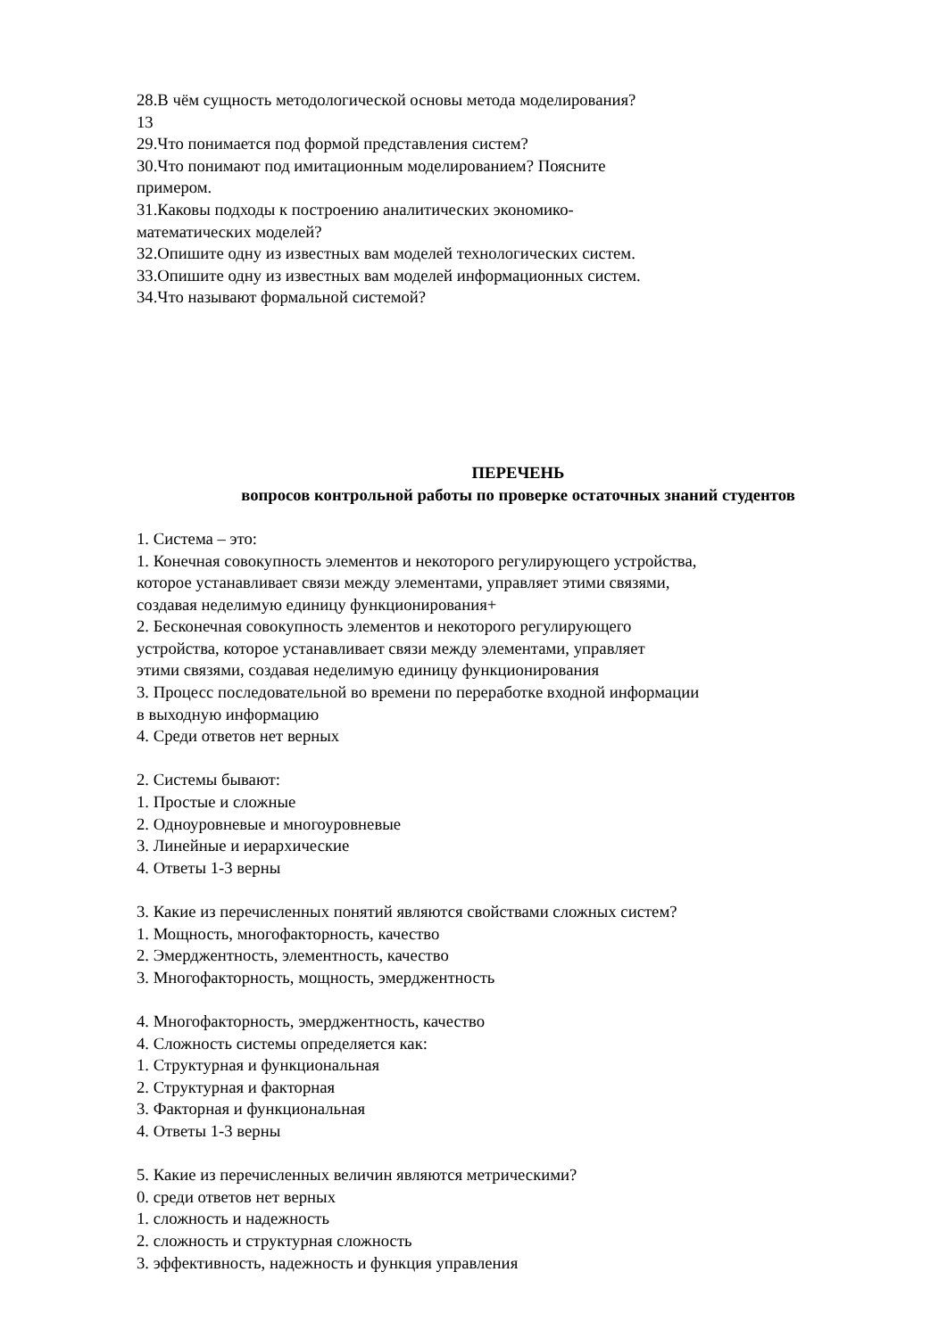28.В чём сущность методологической основы метода моделирования?
13
29.Что понимается под формой представления систем?
30.Что понимают под имитационным моделированием? Поясните
примером.
31.Каковы подходы к построению аналитических экономико-
математических моделей?
32.Опишите одну из известных вам моделей технологических систем.
33.Опишите одну из известных вам моделей информационных систем.
34.Что называют формальной системой?
ПЕРЕЧЕНЬ
вопросов контрольной работы по проверке остаточных знаний студентов
1. Система – это:
1. Конечная совокупность элементов и некоторого регулирующего устройства,
которое устанавливает связи между элементами, управляет этими связями,
создавая неделимую единицу функционирования+
2. Бесконечная совокупность элементов и некоторого регулирующего
устройства, которое устанавливает связи между элементами, управляет
этими связями, создавая неделимую единицу функционирования
3. Процесс последовательной во времени по переработке входной информации
в выходную информацию
4. Среди ответов нет верных
2. Системы бывают:
1. Простые и сложные
2. Одноуровневые и многоуровневые
3. Линейные и иерархические
4. Ответы 1-3 верны
3. Какие из перечисленных понятий являются свойствами сложных систем?
1. Мощность, многофакторность, качество
2. Эмерджентность, элементность, качество
3. Многофакторность, мощность, эмерджентность
4. Многофакторность, эмерджентность, качество
4. Сложность системы определяется как:
1. Структурная и функциональная
2. Структурная и факторная
3. Факторная и функциональная
4. Ответы 1-3 верны
5. Какие из перечисленных величин являются метрическими?
0. среди ответов нет верных
1. сложность и надежность
2. сложность и структурная сложность
3. эффективность, надежность и функция управления